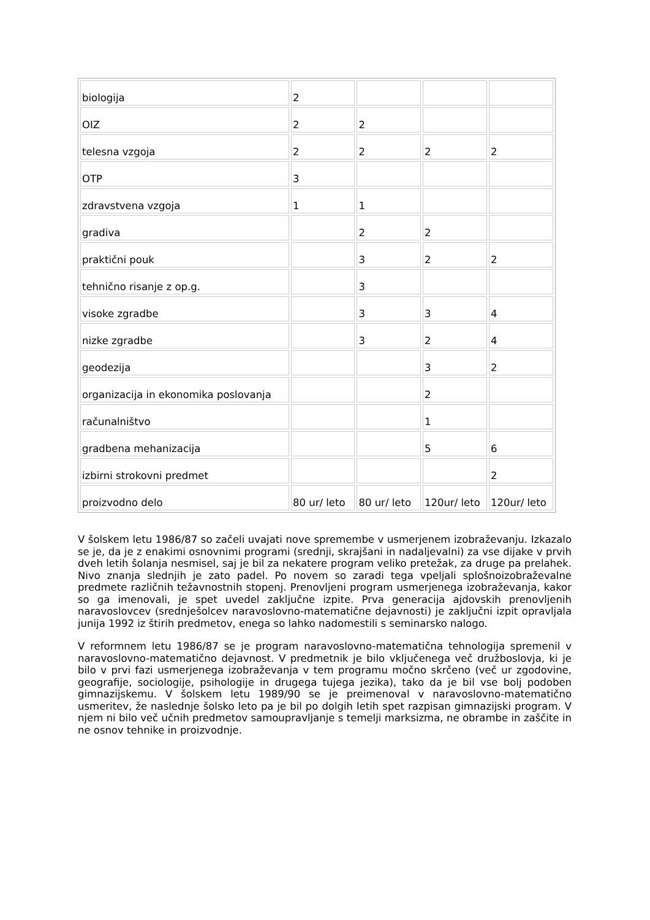| biologija | 2 | | | |
| OIZ | 2 | 2 | | |
| telesna vzgoja | 2 | 2 | 2 | 2 |
| OTP | 3 | | | |
| zdravstvena vzgoja | 1 | 1 | | |
| gradiva | | 2 | 2 | |
| praktični pouk | | 3 | 2 | 2 |
| tehnično risanje z op.g. | | 3 | | |
| visoke zgradbe | | 3 | 3 | 4 |
| nizke zgradbe | | 3 | 2 | 4 |
| geodezija | | | 3 | 2 |
| organizacija in ekonomika poslovanja | | | 2 | |
| računalništvo | | | 1 | |
| gradbena mehanizacija | | | 5 | 6 |
| izbirni strokovni predmet | | | | 2 |
| proizvodno delo | 80 ur/ leto | 80 ur/ leto | 120ur/ leto | 120ur/ leto |
V šolskem letu 1986/87 so začeli uvajati nove spremembe v usmerjenem izobraževanju. Izkazalo se je, da je z enakimi osnovnimi programi (srednji, skrajšani in nadaljevalni) za vse dijake v prvih dveh letih šolanja nesmisel, saj je bil za nekatere program veliko pretežak, za druge pa prelahek. Nivo znanja slednjih je zato padel. Po novem so zaradi tega vpeljali splošnoizobraževalne predmete različnih težavnostnih stopenj. Prenovljeni program usmerjenega izobraževanja, kakor so ga imenovali, je spet uvedel zaključne izpite. Prva generacija ajdovskih prenovljenih naravoslovcev (srednješolcev naravoslovno-matematične dejavnosti) je zaključni izpit opravljala junija 1992 iz štirih predmetov, enega so lahko nadomestili s seminarsko nalogo.
V reformnem letu 1986/87 se je program naravoslovno-matematična tehnologija spremenil v naravoslovno-matematično dejavnost. V predmetnik je bilo vključenega več družboslovja, ki je bilo v prvi fazi usmerjenega izobraževanja v tem programu močno skrčeno (več ur zgodovine, geografije, sociologije, psihologije in drugega tujega jezika), tako da je bil vse bolj podoben gimnazijskemu. V šolskem letu 1989/90 se je preimenoval v naravoslovno-matematično usmeritev, že naslednje šolsko leto pa je bil po dolgih letih spet razpisan gimnazijski program. V njem ni bilo več učnih predmetov samoupravljanje s temelji marksizma, ne obrambe in zaščite in ne osnov tehnike in proizvodnje.